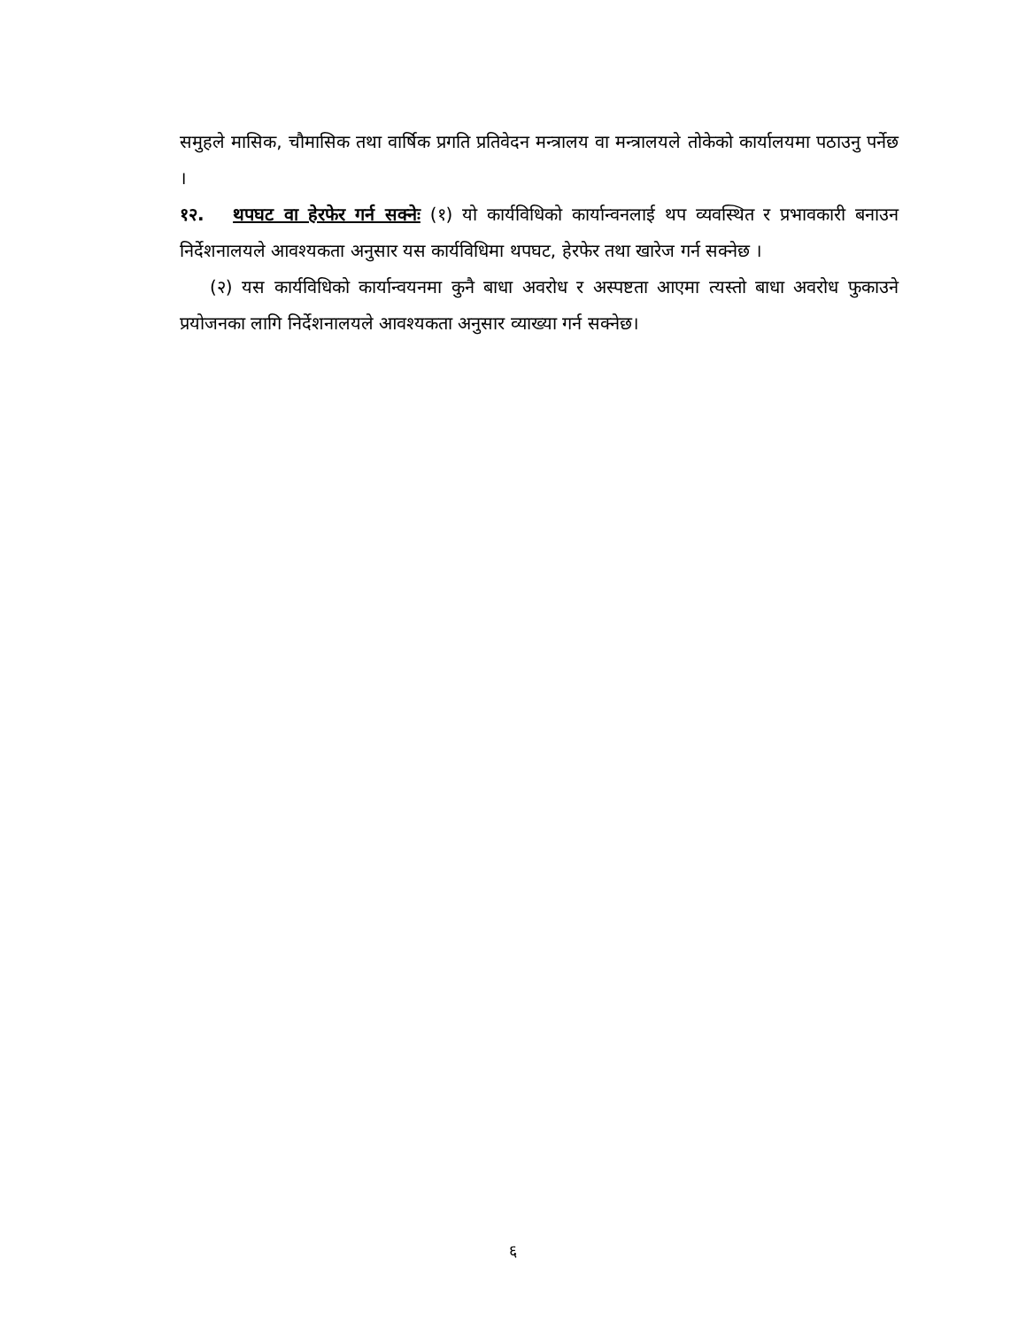समुहले मासिक, चौमासिक तथा वार्षिक प्रगति प्रतिवेदन मन्त्रालय वा मन्त्रालयले तोकेको कार्यालयमा पठाउनु पर्नेछ ।
१२. थपघट वा हेरफेर गर्न सक्नेः (१) यो कार्यविधिको कार्यान्वनलाई थप व्यवस्थित र प्रभावकारी बनाउन निर्देशनालयले आवश्यकता अनुसार यस कार्यविधिमा थपघट, हेरफेर तथा खारेज गर्न सक्नेछ ।
(२) यस कार्यविधिको कार्यान्वयनमा कुनै बाधा अवरोध र अस्पष्टता आएमा त्यस्तो बाधा अवरोध फुकाउने प्रयोजनका लागि निर्देशनालयले आवश्यकता अनुसार व्याख्या गर्न सक्नेछ।
६